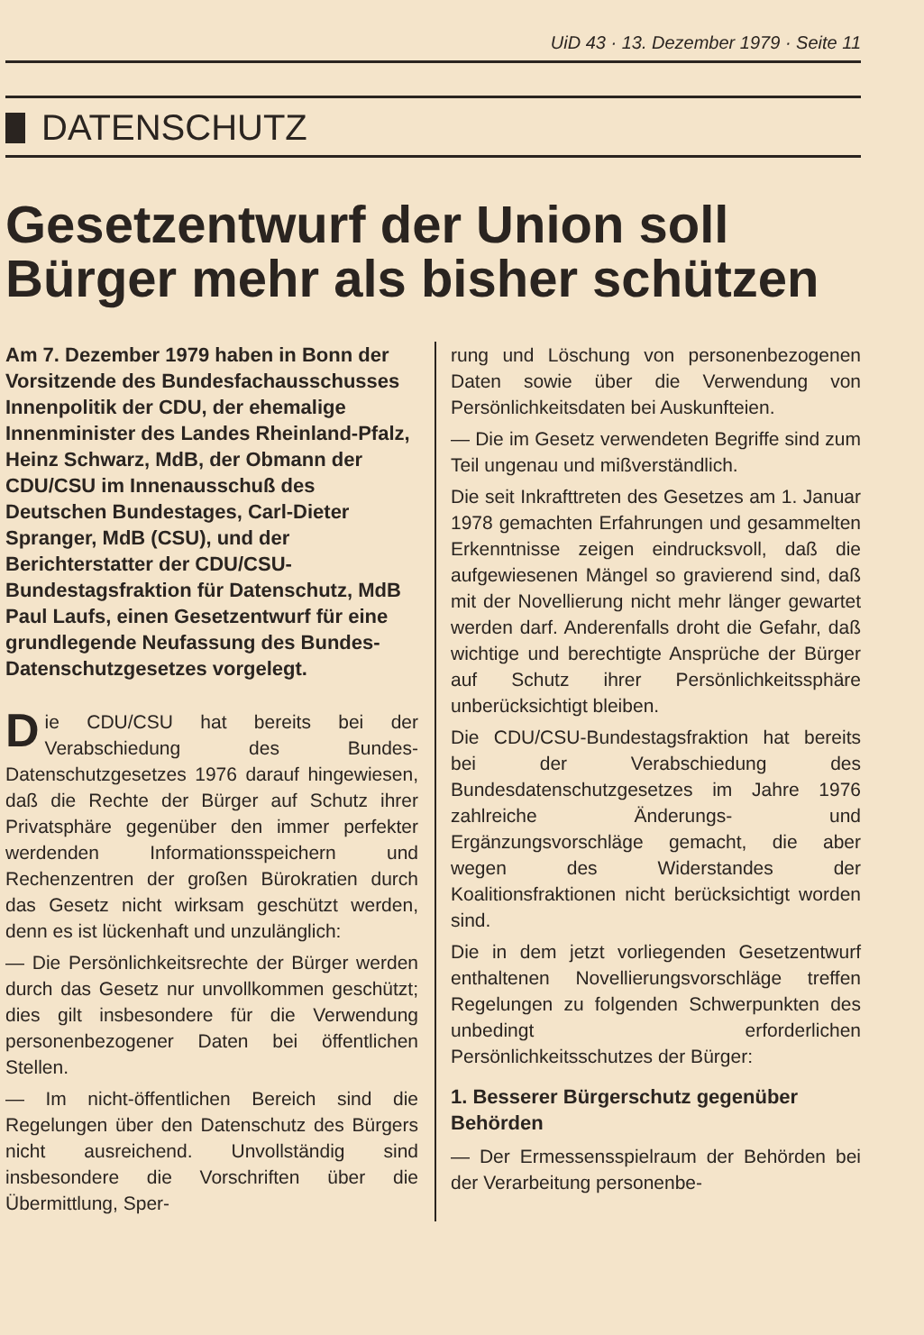UiD 43 · 13. Dezember 1979 · Seite 11
DATENSCHUTZ
Gesetzentwurf der Union soll Bürger mehr als bisher schützen
Am 7. Dezember 1979 haben in Bonn der Vorsitzende des Bundesfachausschusses Innenpolitik der CDU, der ehemalige Innenminister des Landes Rheinland-Pfalz, Heinz Schwarz, MdB, der Obmann der CDU/CSU im Innenausschuß des Deutschen Bundestages, Carl-Dieter Spranger, MdB (CSU), und der Berichterstatter der CDU/CSU-Bundestagsfraktion für Datenschutz, MdB Paul Laufs, einen Gesetzentwurf für eine grundlegende Neufassung des Bundes-Datenschutzgesetzes vorgelegt.
Die CDU/CSU hat bereits bei der Verabschiedung des Bundes-Datenschutzgesetzes 1976 darauf hingewiesen, daß die Rechte der Bürger auf Schutz ihrer Privatsphäre gegenüber den immer perfekter werdenden Informationsspeichern und Rechenzentren der großen Bürokratien durch das Gesetz nicht wirksam geschützt werden, denn es ist lückenhaft und unzulänglich:
— Die Persönlichkeitsrechte der Bürger werden durch das Gesetz nur unvollkommen geschützt; dies gilt insbesondere für die Verwendung personenbezogener Daten bei öffentlichen Stellen.
— Im nicht-öffentlichen Bereich sind die Regelungen über den Datenschutz des Bürgers nicht ausreichend. Unvollständig sind insbesondere die Vorschriften über die Übermittlung, Sper-
rung und Löschung von personenbezogenen Daten sowie über die Verwendung von Persönlichkeitsdaten bei Auskunfteien.
— Die im Gesetz verwendeten Begriffe sind zum Teil ungenau und mißverständlich.
Die seit Inkrafttreten des Gesetzes am 1. Januar 1978 gemachten Erfahrungen und gesammelten Erkenntnisse zeigen eindrucksvoll, daß die aufgewiesenen Mängel so gravierend sind, daß mit der Novellierung nicht mehr länger gewartet werden darf. Anderenfalls droht die Gefahr, daß wichtige und berechtigte Ansprüche der Bürger auf Schutz ihrer Persönlichkeitssphäre unberücksichtigt bleiben.
Die CDU/CSU-Bundestagsfraktion hat bereits bei der Verabschiedung des Bundesdatenschutzgesetzes im Jahre 1976 zahlreiche Änderungs- und Ergänzungsvorschläge gemacht, die aber wegen des Widerstandes der Koalitionsfraktionen nicht berücksichtigt worden sind.
Die in dem jetzt vorliegenden Gesetzentwurf enthaltenen Novellierungsvorschläge treffen Regelungen zu folgenden Schwerpunkten des unbedingt erforderlichen Persönlichkeitsschutzes der Bürger:
1. Besserer Bürgerschutz gegenüber Behörden
— Der Ermessensspielraum der Behörden bei der Verarbeitung personenbe-